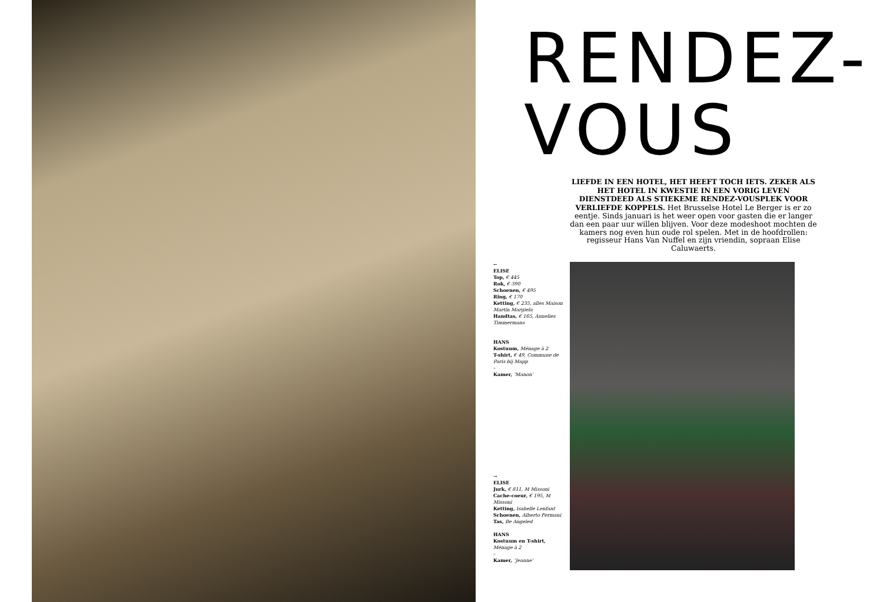RENDEZ-
VOUS
LIEFDE IN EEN HOTEL, HET HEEFT TOCH IETS. ZEKER ALS HET HOTEL IN KWESTIE IN EEN VORIG LEVEN DIENSTDEED ALS STIEKEME RENDEZ-VOUSPLEK VOOR VERLIEFDE KOPPELS. Het Brusselse Hotel Le Berger is er zo eentje. Sinds januari is het weer open voor gasten die er langer dan een paar uur willen blijven. Voor deze modeshoot mochten de kamers nog even hun oude rol spelen. Met in de hoofdrollen: regisseur Hans Van Nuffel en zijn vriendin, sopraan Elise Caluwaerts.
←
ELISE
Top, € 445
Rok, € 390
Schoenen, € 495
Ring, € 170
Ketting, € 235, alles Maison Martin Margiela
Handtas, € 165, Annelies Timmermans
HANS
Kostuum, Ménage à 2
T-shirt, € 49, Commune de Paris bij Mapp
–
Kamer, ‘Manon’
→
ELISE
Jurk, € 811, M Missoni
Cache-coeur, € 195, M Missoni
Ketting, Isabelle Lenfant
Schoenen, Alberto Fermani
Tas, Be Angeled
HANS
Kostuum en T-shirt, Ménage à 2
–
Kamer, ‘Jeanne’